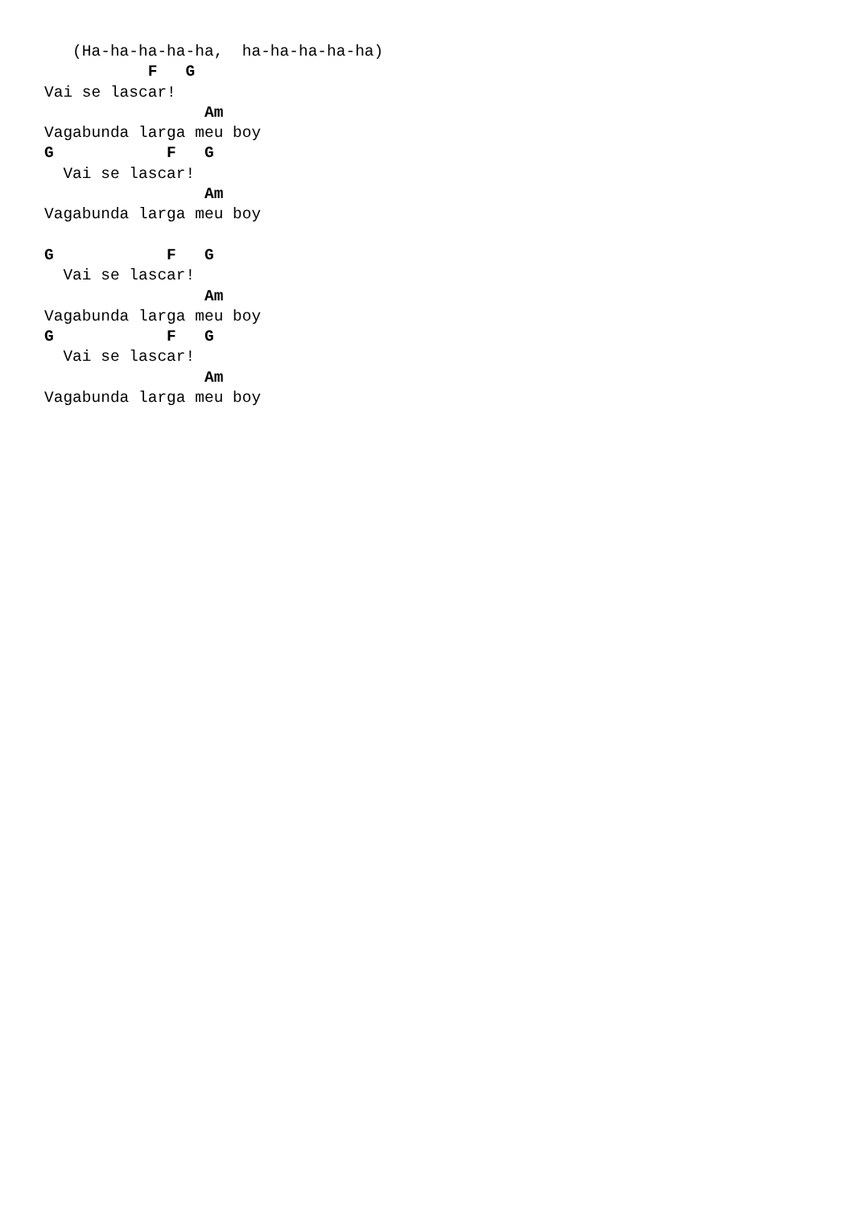(Ha-ha-ha-ha-ha,  ha-ha-ha-ha-ha)
           F   G
Vai se lascar!
                 Am
Vagabunda larga meu boy
G            F   G
  Vai se lascar!
                 Am
Vagabunda larga meu boy

G            F   G
  Vai se lascar!
                 Am
Vagabunda larga meu boy
G            F   G
  Vai se lascar!
                 Am
Vagabunda larga meu boy